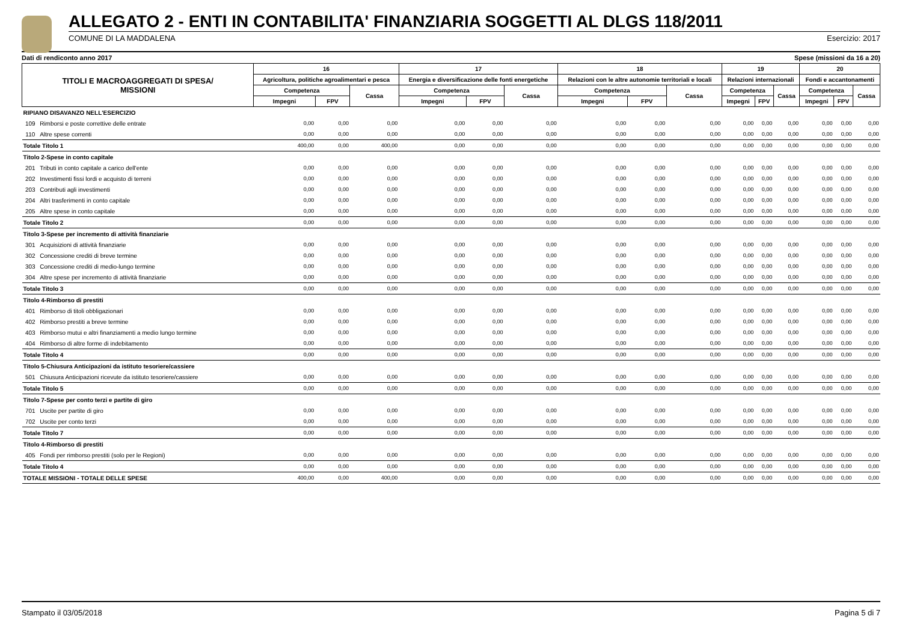ALLEGATO 2 - ENTI IN CONTABILITA' FINANZIARIA SOGGETTI AL DLGS 118/2011
COMUNE DI LA MADDALENA Esercizio: 2017
Dati di rendiconto anno 2017 Spese (missioni da 16 a 20)
| TITOLI E MACROAGGREGATI DI SPESA/ MISSIONI | | 16 | | | 17 | | | 18 | | | 19 | | | 20 | | |
| --- | --- | --- | --- | --- | --- | --- | --- | --- | --- | --- | --- | --- | --- | --- | --- | --- |
| | | Agricoltura, politiche agroalimentari e pesca | | | Energia e diversificazione delle fonti energetiche | | | Relazioni con le altre autonomie territoriali e locali | | | Relazioni internazionali | | | Fondi e accantonamenti | | |
| | | Competenza | | Cassa | Competenza | | Cassa | Competenza | | Cassa | Competenza | | Cassa | Competenza | | Cassa |
| | | Impegni | FPV | | Impegni | FPV | | Impegni | FPV | | Impegni | FPV | | Impegni | FPV | |
| RIPIANO DISAVANZO NELL'ESERCIZIO | | | | | | | | | | | | | | | | |
| 109 | Rimborsi e poste correttive delle entrate | 0,00 | 0,00 | 0,00 | 0,00 | 0,00 | 0,00 | 0,00 | 0,00 | 0,00 | 0,00 | 0,00 | 0,00 | 0,00 | 0,00 | 0,00 |
| 110 | Altre spese correnti | 0,00 | 0,00 | 0,00 | 0,00 | 0,00 | 0,00 | 0,00 | 0,00 | 0,00 | 0,00 | 0,00 | 0,00 | 0,00 | 0,00 | 0,00 |
| Totale Titolo 1 | | 400,00 | 0,00 | 400,00 | 0,00 | 0,00 | 0,00 | 0,00 | 0,00 | 0,00 | 0,00 | 0,00 | 0,00 | 0,00 | 0,00 | 0,00 |
| Titolo 2-Spese in conto capitale | | | | | | | | | | | | | | | | |
| 201 | Tributi in conto capitale a carico dell'ente | 0,00 | 0,00 | 0,00 | 0,00 | 0,00 | 0,00 | 0,00 | 0,00 | 0,00 | 0,00 | 0,00 | 0,00 | 0,00 | 0,00 | 0,00 |
| 202 | Investimenti fissi lordi e acquisto di terreni | 0,00 | 0,00 | 0,00 | 0,00 | 0,00 | 0,00 | 0,00 | 0,00 | 0,00 | 0,00 | 0,00 | 0,00 | 0,00 | 0,00 | 0,00 |
| 203 | Contributi agli investimenti | 0,00 | 0,00 | 0,00 | 0,00 | 0,00 | 0,00 | 0,00 | 0,00 | 0,00 | 0,00 | 0,00 | 0,00 | 0,00 | 0,00 | 0,00 |
| 204 | Altri trasferimenti in conto capitale | 0,00 | 0,00 | 0,00 | 0,00 | 0,00 | 0,00 | 0,00 | 0,00 | 0,00 | 0,00 | 0,00 | 0,00 | 0,00 | 0,00 | 0,00 |
| 205 | Altre spese in conto capitale | 0,00 | 0,00 | 0,00 | 0,00 | 0,00 | 0,00 | 0,00 | 0,00 | 0,00 | 0,00 | 0,00 | 0,00 | 0,00 | 0,00 | 0,00 |
| Totale Titolo 2 | | 0,00 | 0,00 | 0,00 | 0,00 | 0,00 | 0,00 | 0,00 | 0,00 | 0,00 | 0,00 | 0,00 | 0,00 | 0,00 | 0,00 | 0,00 |
| Titolo 3-Spese per incremento di attività finanziarie | | | | | | | | | | | | | | | | |
| 301 | Acquisizioni di attività finanziarie | 0,00 | 0,00 | 0,00 | 0,00 | 0,00 | 0,00 | 0,00 | 0,00 | 0,00 | 0,00 | 0,00 | 0,00 | 0,00 | 0,00 | 0,00 |
| 302 | Concessione crediti di breve termine | 0,00 | 0,00 | 0,00 | 0,00 | 0,00 | 0,00 | 0,00 | 0,00 | 0,00 | 0,00 | 0,00 | 0,00 | 0,00 | 0,00 | 0,00 |
| 303 | Concessione crediti di medio-lungo termine | 0,00 | 0,00 | 0,00 | 0,00 | 0,00 | 0,00 | 0,00 | 0,00 | 0,00 | 0,00 | 0,00 | 0,00 | 0,00 | 0,00 | 0,00 |
| 304 | Altre spese per incremento di attività finanziarie | 0,00 | 0,00 | 0,00 | 0,00 | 0,00 | 0,00 | 0,00 | 0,00 | 0,00 | 0,00 | 0,00 | 0,00 | 0,00 | 0,00 | 0,00 |
| Totale Titolo 3 | | 0,00 | 0,00 | 0,00 | 0,00 | 0,00 | 0,00 | 0,00 | 0,00 | 0,00 | 0,00 | 0,00 | 0,00 | 0,00 | 0,00 | 0,00 |
| Titolo 4-Rimborso di prestiti | | | | | | | | | | | | | | | | |
| 401 | Rimborso di titoli obbligazionari | 0,00 | 0,00 | 0,00 | 0,00 | 0,00 | 0,00 | 0,00 | 0,00 | 0,00 | 0,00 | 0,00 | 0,00 | 0,00 | 0,00 | 0,00 |
| 402 | Rimborso prestiti a breve termine | 0,00 | 0,00 | 0,00 | 0,00 | 0,00 | 0,00 | 0,00 | 0,00 | 0,00 | 0,00 | 0,00 | 0,00 | 0,00 | 0,00 | 0,00 |
| 403 | Rimborso mutui e altri finanziamenti a medio lungo termine | 0,00 | 0,00 | 0,00 | 0,00 | 0,00 | 0,00 | 0,00 | 0,00 | 0,00 | 0,00 | 0,00 | 0,00 | 0,00 | 0,00 | 0,00 |
| 404 | Rimborso di altre forme di indebitamento | 0,00 | 0,00 | 0,00 | 0,00 | 0,00 | 0,00 | 0,00 | 0,00 | 0,00 | 0,00 | 0,00 | 0,00 | 0,00 | 0,00 | 0,00 |
| Totale Titolo 4 | | 0,00 | 0,00 | 0,00 | 0,00 | 0,00 | 0,00 | 0,00 | 0,00 | 0,00 | 0,00 | 0,00 | 0,00 | 0,00 | 0,00 | 0,00 |
| Titolo 5-Chiusura Anticipazioni da istituto tesoriere/cassiere | | | | | | | | | | | | | | | | |
| 501 | Chiusura Anticipazioni ricevute da istituto tesoriere/cassiere | 0,00 | 0,00 | 0,00 | 0,00 | 0,00 | 0,00 | 0,00 | 0,00 | 0,00 | 0,00 | 0,00 | 0,00 | 0,00 | 0,00 | 0,00 |
| Totale Titolo 5 | | 0,00 | 0,00 | 0,00 | 0,00 | 0,00 | 0,00 | 0,00 | 0,00 | 0,00 | 0,00 | 0,00 | 0,00 | 0,00 | 0,00 | 0,00 |
| Titolo 7-Spese per conto terzi e partite di giro | | | | | | | | | | | | | | | | |
| 701 | Uscite per partite di giro | 0,00 | 0,00 | 0,00 | 0,00 | 0,00 | 0,00 | 0,00 | 0,00 | 0,00 | 0,00 | 0,00 | 0,00 | 0,00 | 0,00 | 0,00 |
| 702 | Uscite per conto terzi | 0,00 | 0,00 | 0,00 | 0,00 | 0,00 | 0,00 | 0,00 | 0,00 | 0,00 | 0,00 | 0,00 | 0,00 | 0,00 | 0,00 | 0,00 |
| Totale Titolo 7 | | 0,00 | 0,00 | 0,00 | 0,00 | 0,00 | 0,00 | 0,00 | 0,00 | 0,00 | 0,00 | 0,00 | 0,00 | 0,00 | 0,00 | 0,00 |
| Titolo 4-Rimborso di prestiti | | | | | | | | | | | | | | | | |
| 405 | Fondi per rimborso prestiti (solo per le Regioni) | 0,00 | 0,00 | 0,00 | 0,00 | 0,00 | 0,00 | 0,00 | 0,00 | 0,00 | 0,00 | 0,00 | 0,00 | 0,00 | 0,00 | 0,00 |
| Totale Titolo 4 | | 0,00 | 0,00 | 0,00 | 0,00 | 0,00 | 0,00 | 0,00 | 0,00 | 0,00 | 0,00 | 0,00 | 0,00 | 0,00 | 0,00 | 0,00 |
| TOTALE MISSIONI - TOTALE DELLE SPESE | | 400,00 | 0,00 | 400,00 | 0,00 | 0,00 | 0,00 | 0,00 | 0,00 | 0,00 | 0,00 | 0,00 | 0,00 | 0,00 | 0,00 | 0,00 |
Stampato il 03/05/2018 Pagina 5 di 7